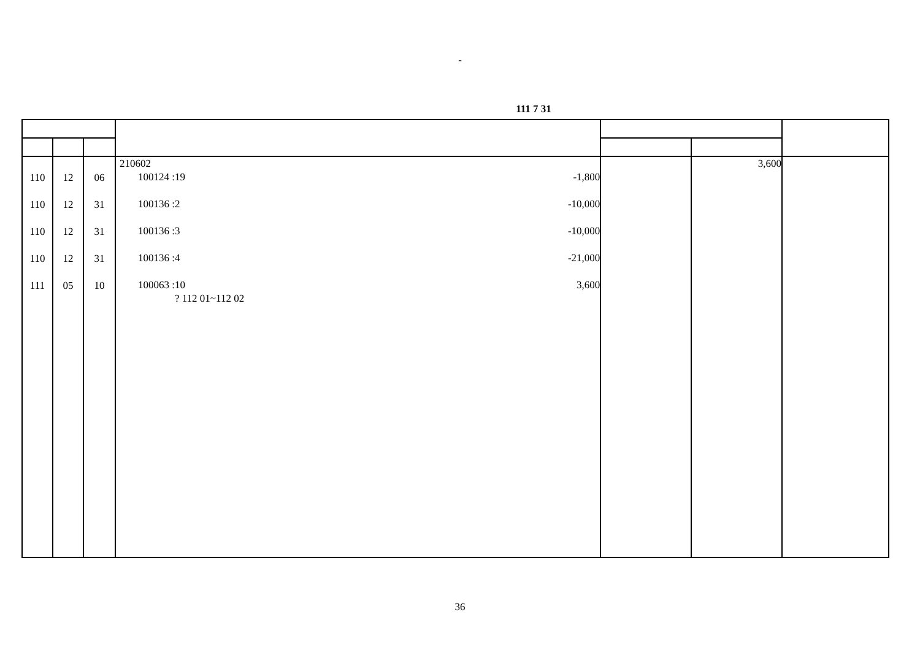-
111 7 31
| 110 110 110 110 111 | 12 12 12 12 05 | 06 31 31 31 10 | 210602 100124 :19 -1,800 100136 :2 -10,000 100136 :3 -10,000 100136 :4 -21,000 100063 :10 3,600 ? 112 01~112 02 | | 3,600 | |
36